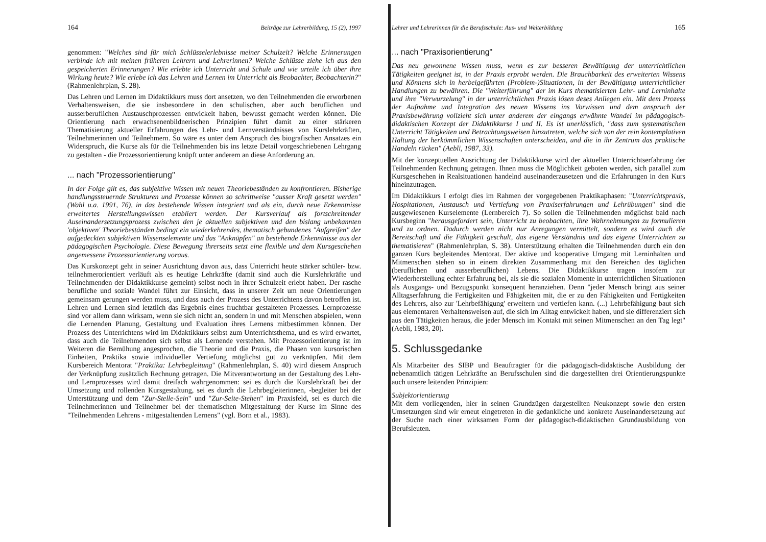164 Beiträge zur Lehrerbildung, 15 (2), 1997
genommen: "Welches sind für mich Schlüsselerlebnisse meiner Schulzeit? Welche Erinnerungen verbinde ich mit meinen früheren Lehrern und Lehrerinnen? Welche Schlüsse ziehe ich aus den gespeicherten Erinnerungen? Wie erlebte ich Unterricht und Schule und wie urteile ich über ihre Wirkung heute? Wie erlebe ich das Lehren und Lernen im Unterricht als Beobachter, Beobachterin?" (Rahmenlehrplan, S. 28).
Das Lehren und Lernen im Didaktikkurs muss dort ansetzen, wo den Teilnehmenden die erworbenen Verhaltensweisen, die sie insbesondere in den schulischen, aber auch beruflichen und ausserberuflichen Austauschprozessen entwickelt haben, bewusst gemacht werden können. Die Orientierung nach erwachsenenbildnerischen Prinzipien führt damit zu einer stärkeren Thematisierung aktueller Erfahrungen des Lehr- und Lernverständnisses von Kurslehrkräften, Teilnehmerinnen und Teilnehmern. So wäre es unter dem Anspruch des biografischen Ansatzes ein Widerspruch, die Kurse als für die Teilnehmenden bis ins letzte Detail vorgeschriebenen Lehrgang zu gestalten - die Prozessorientierung knüpft unter anderem an diese Anforderung an.
... nach "Prozessorientierung"
In der Folge gilt es, das subjektive Wissen mit neuen Theoriebeständen zu konfrontieren. Bisherige handlungssteuernde Strukturen und Prozesse können so schrittweise "ausser Kraft gesetzt werden" (Wahl u.a. 1991, 76), in das bestehende Wissen integriert und als ein, durch neue Erkenntnisse erweitertes Herstellungswissen etabliert werden. Der Kursverlauf als fortschreitender Auseinandersetzungsprozess zwischen den je aktuellen subjektiven und den bislang unbekannten 'objektiven' Theoriebeständen bedingt ein wiederkehrendes, thematisch gebundenes "Aufgreifen" der aufgedeckten subjektiven Wissenselemente und das "Anknüpfen" an bestehende Erkenntnisse aus der pädagogischen Psychologie. Diese Bewegung ihrerseits setzt eine flexible und dem Kursgeschehen angemessene Prozessorientierung voraus.
Das Kurskonzept geht in seiner Ausrichtung davon aus, dass Unterricht heute stärker schüler- bzw. teilnehmerorientiert verläuft als es heutige Lehrkräfte (damit sind auch die Kurslehrkräfte und Teilnehmenden der Didaktikkurse gemeint) selbst noch in ihrer Schulzeit erlebt haben. Der rasche berufliche und soziale Wandel führt zur Einsicht, dass in unserer Zeit um neue Orientierungen gemeinsam gerungen werden muss, und dass auch der Prozess des Unterrichtens davon betroffen ist. Lehren und Lernen sind letztlich das Ergebnis eines fruchtbar gestalteten Prozesses. Lernprozesse sind vor allem dann wirksam, wenn sie sich nicht an, sondern in und mit Menschen abspielen, wenn die Lernenden Planung, Gestaltung und Evaluation ihres Lernens mitbestimmen können. Der Prozess des Unterrichtens wird im Didaktikkurs selbst zum Unterrichtsthema, und es wird erwartet, dass auch die Teilnehmenden sich selbst als Lernende verstehen. Mit Prozessorientierung ist im Weiteren die Bemühung angesprochen, die Theorie und die Praxis, die Phasen von kursorischen Einheiten, Praktika sowie individueller Vertiefung möglichst gut zu verknüpfen. Mit dem Kursbereich Mentorat "Praktika: Lehrbegleitung" (Rahmenlehrplan, S. 40) wird diesem Anspruch der Verknüpfung zusätzlich Rechnung getragen. Die Mitverantwortung an der Gestaltung des Lehr- und Lernprozesses wird damit dreifach wahrgenommen: sei es durch die Kurslehrkraft bei der Umsetzung und rollenden Kursgestaltung, sei es durch die Lehrbegleiterinnen, -begleiter bei der Unterstützung und dem "Zur-Stelle-Sein" und "Zur-Seite-Stehen" im Praxisfeld, sei es durch die Teilnehmerinnen und Teilnehmer bei der thematischen Mitgestaltung der Kurse im Sinne des "Teilnehmenden Lehrens - mitgestaltenden Lernens" (vgl. Born et al., 1983).
Lehrer und Lehrerinnen für die Berufsschule: Aus- und Weiterbildung 165
... nach "Praxisorientierung"
Das neu gewonnene Wissen muss, wenn es zur besseren Bewältigung der unterrichtlichen Tätigkeiten geeignet ist, in der Praxis erprobt werden. Die Brauchbarkeit des erweiterten Wissens und Könnens sich in herbeigeführten (Problem-)Situationen, in der Bewältigung unterrichtlicher Handlungen zu bewähren. Die "Weiterführung" der im Kurs thematisierten Lehr- und Lerninhalte und ihre "Verwurzelung" in der unterrichtlichen Praxis lösen deses Anliegen ein. Mit dem Prozess der Aufnahme und Integration des neuen Wissens ins Vorwissen und dem anspruch der Praxisbewährung vollzieht sich unter anderem der eingangs erwähnte Wandel im pädagogisch-didaktischen Konzept der Didaktikkurse I und II. Es ist unerlässlich, "dass zum systematischen Unterricht Tätigkeiten und Betrachtungsweisen hinzutreten, welche sich von der rein kontemplativen Haltung der herkömmlichen Wissenschaften unterscheiden, und die in ihr Zentrum das praktische Handeln rücken" (Aebli, 1987, 33).
Mit der konzeptuellen Ausrichtung der Didaktikkurse wird der aktuellen Unterrichtserfahrung der Teilnehmenden Rechnung getragen. Ihnen muss die Möglichkeit geboten werden, sich parallel zum Kursgeschehen in Realsituationen handelnd auseinanderzusetzen und die Erfahrungen in den Kurs hineinzutragen.
Im Didaktikkurs I erfolgt dies im Rahmen der vorgegebenen Praktikaphasen: "Unterrichtspraxis, Hospitationen, Austausch und Vertiefung von Praxiserfahrungen und Lehrübungen" sind die ausgewiesenen Kurselemente (Lernbereich 7). So sollen die Teilnehmenden möglichst bald nach Kursbeginn "herausgefordert sein, Unterricht zu beobachten, ihre Wahrnehmungen zu formulieren und zu ordnen. Dadurch werden nicht nur Anregungen vermittelt, sondern es wird auch die Bereitschaft und die Fähigkeit geschult, das eigene Verständnis und das eigene Unterrichten zu thematisieren" (Rahmenlehrplan, S. 38). Unterstützung erhalten die Teilnehmenden durch ein den ganzen Kurs begleitendes Mentorat. Der aktive und kooperative Umgang mit Lerninhalten und Mitmenschen stehen so in einem direkten Zusammenhang mit den Bereichen des täglichen (beruflichen und ausserberuflichen) Lebens. Die Didaktikkurse tragen insofern zur Wiederherstellung echter Erfahrung bei, als sie die sozialen Momente in unterrichtlichen Situationen als Ausgangs- und Bezugspunkt konsequent heranziehen. Denn "jeder Mensch bringt aus seiner Alltagserfahrung die Fertigkeiten und Fähigkeiten mit, die er zu den Fähigkeiten und Fertigkeiten des Lehrers, also zur 'Lehrbefähigung' erweitern und vertiefen kann. (...) Lehrbefähigung baut sich aus elementaren Verhaltensweisen auf, die sich im Alltag entwickelt haben, und sie differenziert sich aus den Tätigkeiten heraus, die jeder Mensch im Kontakt mit seinen Mitmenschen an den Tag legt" (Aebli, 1983, 20).
5. Schlussgedanke
Als Mitarbeiter des SIBP und Beauftragter für die pädagogisch-didaktische Ausbildung der nebenamtlich tätigen Lehrkräfte an Berufsschulen sind die dargestellten drei Orientierungspunkte auch unsere leitenden Prinzipien:
Subjektorientierung
Mit dem vorliegenden, hier in seinen Grundzügen dargestellten Neukonzept sowie den ersten Umsetzungen sind wir erneut eingetreten in die gedankliche und konkrete Auseinandersetzung auf der Suche nach einer wirksamen Form der pädagogisch-didaktischen Grundausbildung von Berufsleuten.